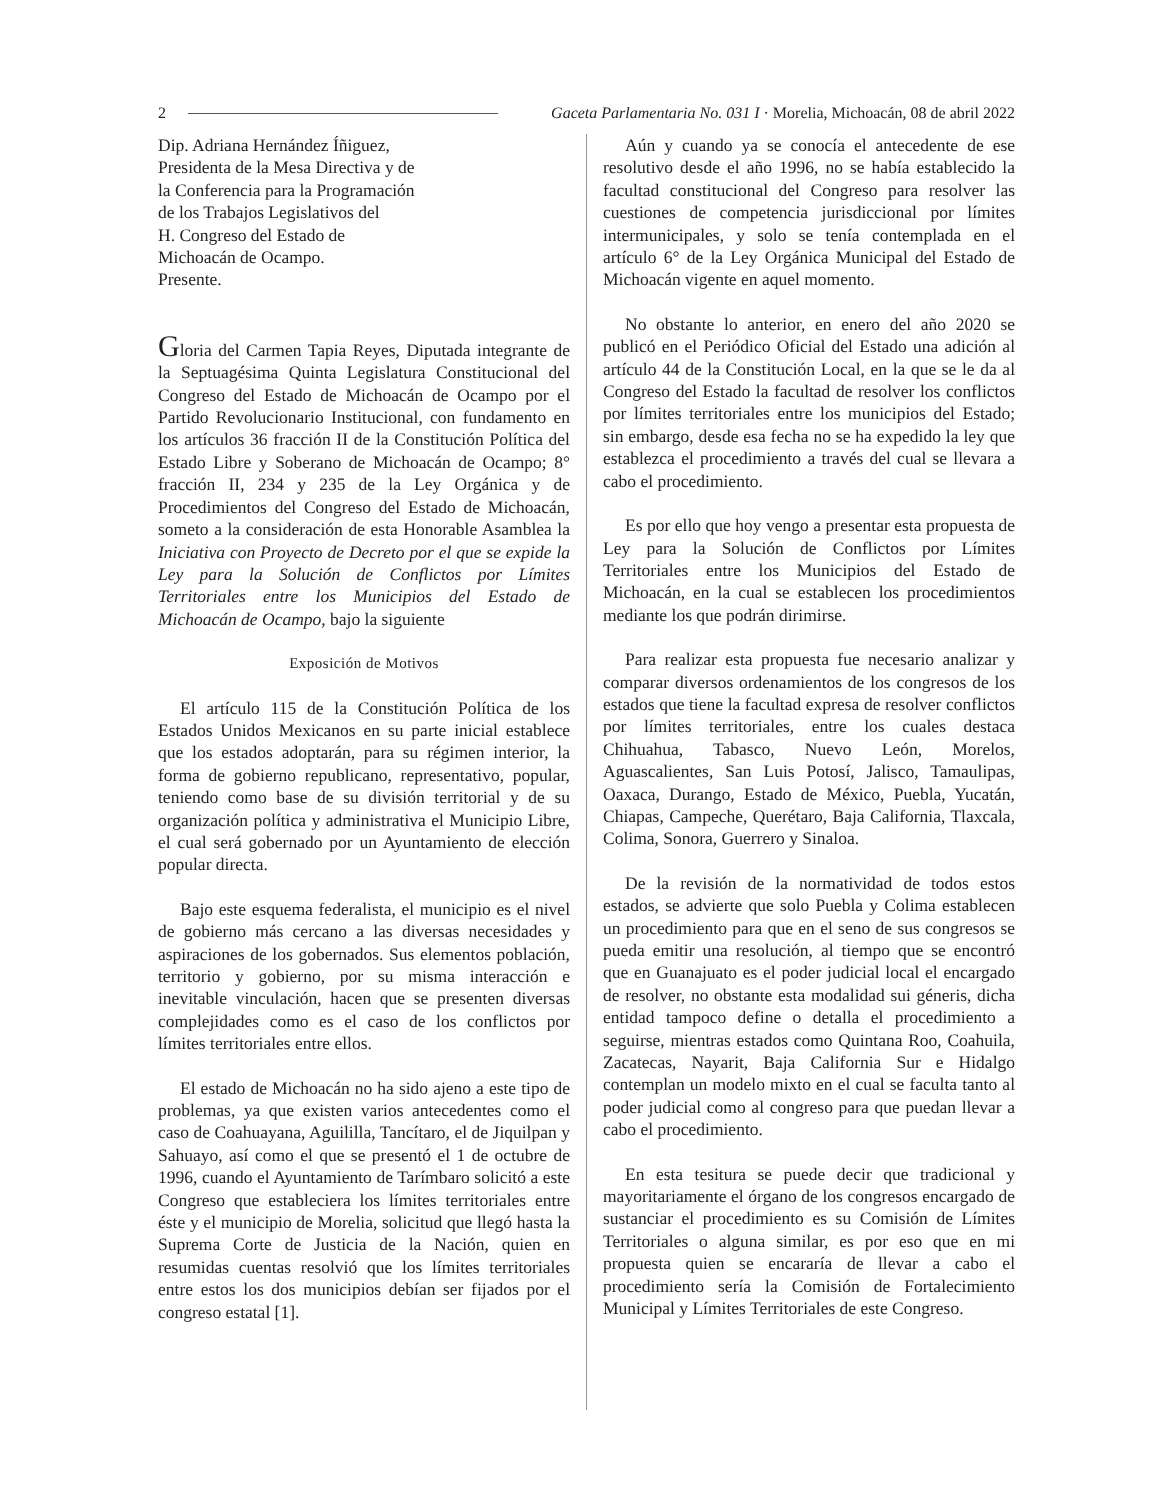2 Gaceta Parlamentaria No. 031 I · Morelia, Michoacán, 08 de abril 2022
Dip. Adriana Hernández Íñiguez,
Presidenta de la Mesa Directiva y de
la Conferencia para la Programación
de los Trabajos Legislativos del
H. Congreso del Estado de
Michoacán de Ocampo.
Presente.
Gloria del Carmen Tapia Reyes, Diputada integrante de la Septuagésima Quinta Legislatura Constitucional del Congreso del Estado de Michoacán de Ocampo por el Partido Revolucionario Institucional, con fundamento en los artículos 36 fracción II de la Constitución Política del Estado Libre y Soberano de Michoacán de Ocampo; 8° fracción II, 234 y 235 de la Ley Orgánica y de Procedimientos del Congreso del Estado de Michoacán, someto a la consideración de esta Honorable Asamblea la Iniciativa con Proyecto de Decreto por el que se expide la Ley para la Solución de Conflictos por Límites Territoriales entre los Municipios del Estado de Michoacán de Ocampo, bajo la siguiente
Exposición de Motivos
El artículo 115 de la Constitución Política de los Estados Unidos Mexicanos en su parte inicial establece que los estados adoptarán, para su régimen interior, la forma de gobierno republicano, representativo, popular, teniendo como base de su división territorial y de su organización política y administrativa el Municipio Libre, el cual será gobernado por un Ayuntamiento de elección popular directa.
Bajo este esquema federalista, el municipio es el nivel de gobierno más cercano a las diversas necesidades y aspiraciones de los gobernados. Sus elementos población, territorio y gobierno, por su misma interacción e inevitable vinculación, hacen que se presenten diversas complejidades como es el caso de los conflictos por límites territoriales entre ellos.
El estado de Michoacán no ha sido ajeno a este tipo de problemas, ya que existen varios antecedentes como el caso de Coahuayana, Aguililla, Tancítaro, el de Jiquilpan y Sahuayo, así como el que se presentó el 1 de octubre de 1996, cuando el Ayuntamiento de Tarímbaro solicitó a este Congreso que estableciera los límites territoriales entre éste y el municipio de Morelia, solicitud que llegó hasta la Suprema Corte de Justicia de la Nación, quien en resumidas cuentas resolvió que los límites territoriales entre estos los dos municipios debían ser fijados por el congreso estatal [1].
Aún y cuando ya se conocía el antecedente de ese resolutivo desde el año 1996, no se había establecido la facultad constitucional del Congreso para resolver las cuestiones de competencia jurisdiccional por límites intermunicipales, y solo se tenía contemplada en el artículo 6° de la Ley Orgánica Municipal del Estado de Michoacán vigente en aquel momento.
No obstante lo anterior, en enero del año 2020 se publicó en el Periódico Oficial del Estado una adición al artículo 44 de la Constitución Local, en la que se le da al Congreso del Estado la facultad de resolver los conflictos por límites territoriales entre los municipios del Estado; sin embargo, desde esa fecha no se ha expedido la ley que establezca el procedimiento a través del cual se llevara a cabo el procedimiento.
Es por ello que hoy vengo a presentar esta propuesta de Ley para la Solución de Conflictos por Límites Territoriales entre los Municipios del Estado de Michoacán, en la cual se establecen los procedimientos mediante los que podrán dirimirse.
Para realizar esta propuesta fue necesario analizar y comparar diversos ordenamientos de los congresos de los estados que tiene la facultad expresa de resolver conflictos por límites territoriales, entre los cuales destaca Chihuahua, Tabasco, Nuevo León, Morelos, Aguascalientes, San Luis Potosí, Jalisco, Tamaulipas, Oaxaca, Durango, Estado de México, Puebla, Yucatán, Chiapas, Campeche, Querétaro, Baja California, Tlaxcala, Colima, Sonora, Guerrero y Sinaloa.
De la revisión de la normatividad de todos estos estados, se advierte que solo Puebla y Colima establecen un procedimiento para que en el seno de sus congresos se pueda emitir una resolución, al tiempo que se encontró que en Guanajuato es el poder judicial local el encargado de resolver, no obstante esta modalidad sui géneris, dicha entidad tampoco define o detalla el procedimiento a seguirse, mientras estados como Quintana Roo, Coahuila, Zacatecas, Nayarit, Baja California Sur e Hidalgo contemplan un modelo mixto en el cual se faculta tanto al poder judicial como al congreso para que puedan llevar a cabo el procedimiento.
En esta tesitura se puede decir que tradicional y mayoritariamente el órgano de los congresos encargado de sustanciar el procedimiento es su Comisión de Límites Territoriales o alguna similar, es por eso que en mi propuesta quien se encararía de llevar a cabo el procedimiento sería la Comisión de Fortalecimiento Municipal y Límites Territoriales de este Congreso.